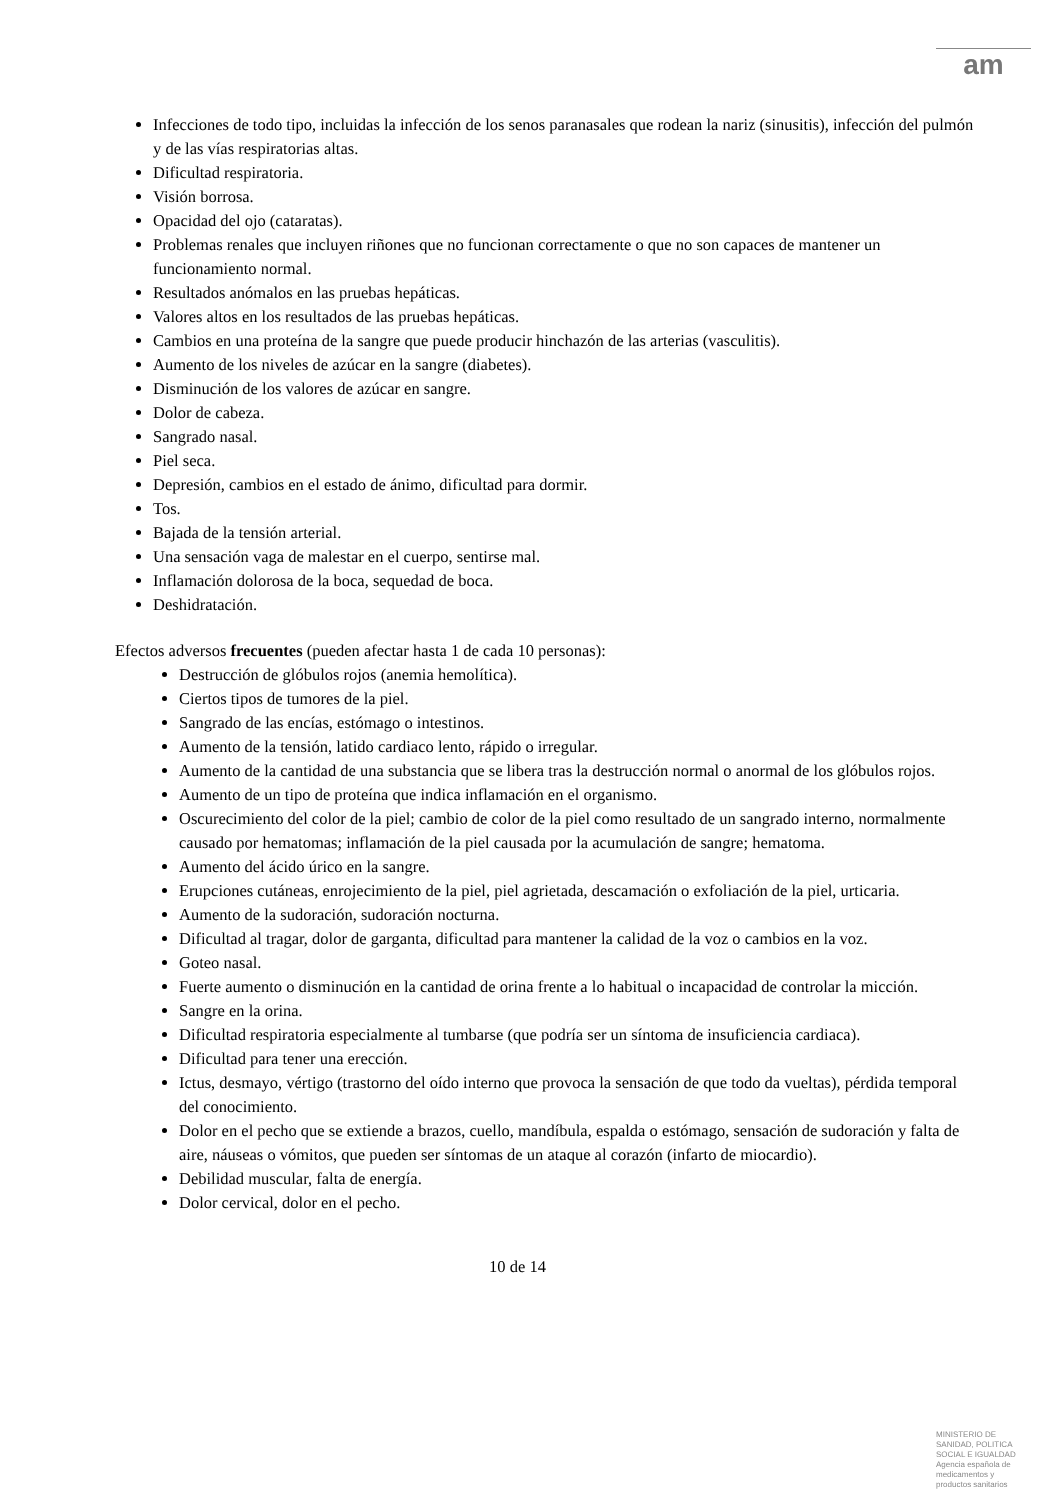am
Infecciones de todo tipo, incluidas la infección de los senos paranasales que rodean la nariz (sinusitis), infección del pulmón y de las vías respiratorias altas.
Dificultad respiratoria.
Visión borrosa.
Opacidad del ojo (cataratas).
Problemas renales que incluyen riñones que no funcionan correctamente o que no son capaces de mantener un funcionamiento normal.
Resultados anómalos en las pruebas hepáticas.
Valores altos en los resultados de las pruebas hepáticas.
Cambios en una proteína de la sangre que puede producir hinchazón de las arterias (vasculitis).
Aumento de los niveles de azúcar en la sangre (diabetes).
Disminución de los valores de azúcar en sangre.
Dolor de cabeza.
Sangrado nasal.
Piel seca.
Depresión, cambios en el estado de ánimo, dificultad para dormir.
Tos.
Bajada de la tensión arterial.
Una sensación vaga de malestar en el cuerpo, sentirse mal.
Inflamación dolorosa de la boca, sequedad de boca.
Deshidratación.
Efectos adversos frecuentes (pueden afectar hasta 1 de cada 10 personas):
Destrucción de glóbulos rojos (anemia hemolítica).
Ciertos tipos de tumores de la piel.
Sangrado de las encías, estómago o intestinos.
Aumento de la tensión, latido cardiaco lento, rápido o irregular.
Aumento de la cantidad de una substancia que se libera tras la destrucción normal o anormal de los glóbulos rojos.
Aumento de un tipo de proteína que indica inflamación en el organismo.
Oscurecimiento del color de la piel; cambio de color de la piel como resultado de un sangrado interno, normalmente causado por hematomas; inflamación de la piel causada por la acumulación de sangre; hematoma.
Aumento del ácido úrico en la sangre.
Erupciones cutáneas, enrojecimiento de la piel, piel agrietada, descamación o exfoliación de la piel, urticaria.
Aumento de la sudoración, sudoración nocturna.
Dificultad al tragar, dolor de garganta, dificultad para mantener la calidad de la voz o cambios en la voz.
Goteo nasal.
Fuerte aumento o disminución en la cantidad de orina frente a lo habitual o incapacidad de controlar la micción.
Sangre en la orina.
Dificultad respiratoria especialmente al tumbarse (que podría ser un síntoma de insuficiencia cardiaca).
Dificultad para tener una erección.
Ictus, desmayo, vértigo (trastorno del oído interno que provoca la sensación de que todo da vueltas), pérdida temporal del conocimiento.
Dolor en el pecho que se extiende a brazos, cuello, mandíbula, espalda o estómago, sensación de sudoración y falta de aire, náuseas o vómitos, que pueden ser síntomas de un ataque al corazón (infarto de miocardio).
Debilidad muscular, falta de energía.
Dolor cervical, dolor en el pecho.
10 de 14
MINISTERIO DE
SANIDAD, POLITICA
SOCIAL E IGUALDAD
Agencia española de
medicamentos y
productos sanitarios